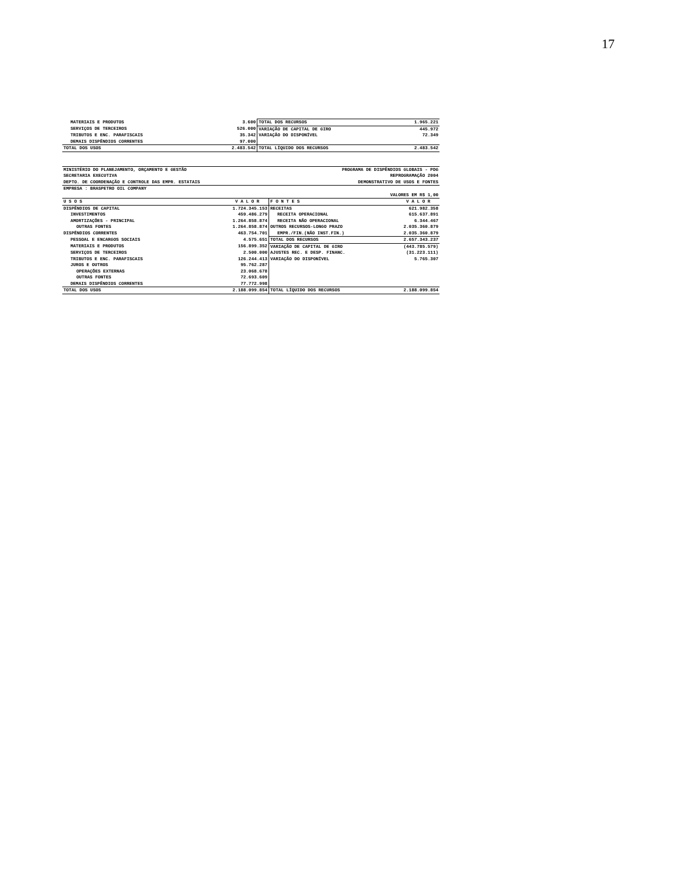17
| MATERIAIS E PRODUTOS | 3.600 | TOTAL DOS RECURSOS | 1.965.221 |
| SERVIÇOS DE TERCEIROS | 526.000 | VARIAÇÃO DE CAPITAL DE GIRO | 445.972 |
| TRIBUTOS E ENC. PARAFISCAIS | 35.342 | VARIAÇÃO DO DISPONÍVEL | 72.349 |
| DEMAIS DISPÊNDIOS CORRENTES | 97.000 | | |
| TOTAL DOS USOS | 2.483.542 | TOTAL LÍQUIDO DOS RECURSOS | 2.483.542 |
| MINISTÉRIO DO PLANEJAMENTO, ORÇAMENTO E GESTÃO | | PROGRAMA DE DISPÊNDIOS GLOBAIS - PDG | |
| SECRETARIA EXECUTIVA | | REPROGRAMAÇÃO 2004 | |
| DEPTO. DE COORDENAÇÃO E CONTROLE DAS EMPR. ESTATAIS | | DEMONSTRATIVO DE USOS E FONTES | |
| EMPRESA : BRASPETRO OIL COMPANY | | | |
| | | VALORES EM R$ 1,00 | |
| U S O S | V A L O R | F O N T E S | V A L O R |
| DISPÊNDIOS DE CAPITAL | 1.724.345.153 | RECEITAS | 621.982.358 |
| INVESTIMENTOS | 459.486.279 | RECEITA OPERACIONAL | 615.637.891 |
| AMORTIZAÇÕES - PRINCIPAL | 1.264.858.874 | RECEITA NÃO OPERACIONAL | 6.344.467 |
| OUTRAS FONTES | 1.264.858.874 | OUTROS RECURSOS-LONGO PRAZO | 2.035.360.879 |
| DISPÊNDIOS CORRENTES | 463.754.701 | EMPR./FIN.(NÃO INST.FIN.) | 2.035.360.879 |
| PESSOAL E ENCARGOS SOCIAIS | 4.575.651 | TOTAL DOS RECURSOS | 2.657.343.237 |
| MATERIAIS E PRODUTOS | 156.899.352 | VARIAÇÃO DE CAPITAL DE GIRO | (443.785.579) |
| SERVIÇOS DE TERCEIROS | 2.500.000 | AJUSTES REC. E DESP. FINANC. | (31.223.111) |
| TRIBUTOS E ENC. PARAFISCAIS | 126.244.413 | VARIAÇÃO DO DISPONÍVEL | 5.765.307 |
| JUROS E OUTROS | 95.762.287 | | |
| OPERAÇÕES EXTERNAS | 23.068.678 | | |
| OUTRAS FONTES | 72.693.609 | | |
| DEMAIS DISPÊNDIOS CORRENTES | 77.772.998 | | |
| TOTAL DOS USOS | 2.188.099.854 | TOTAL LÍQUIDO DOS RECURSOS | 2.188.099.854 |